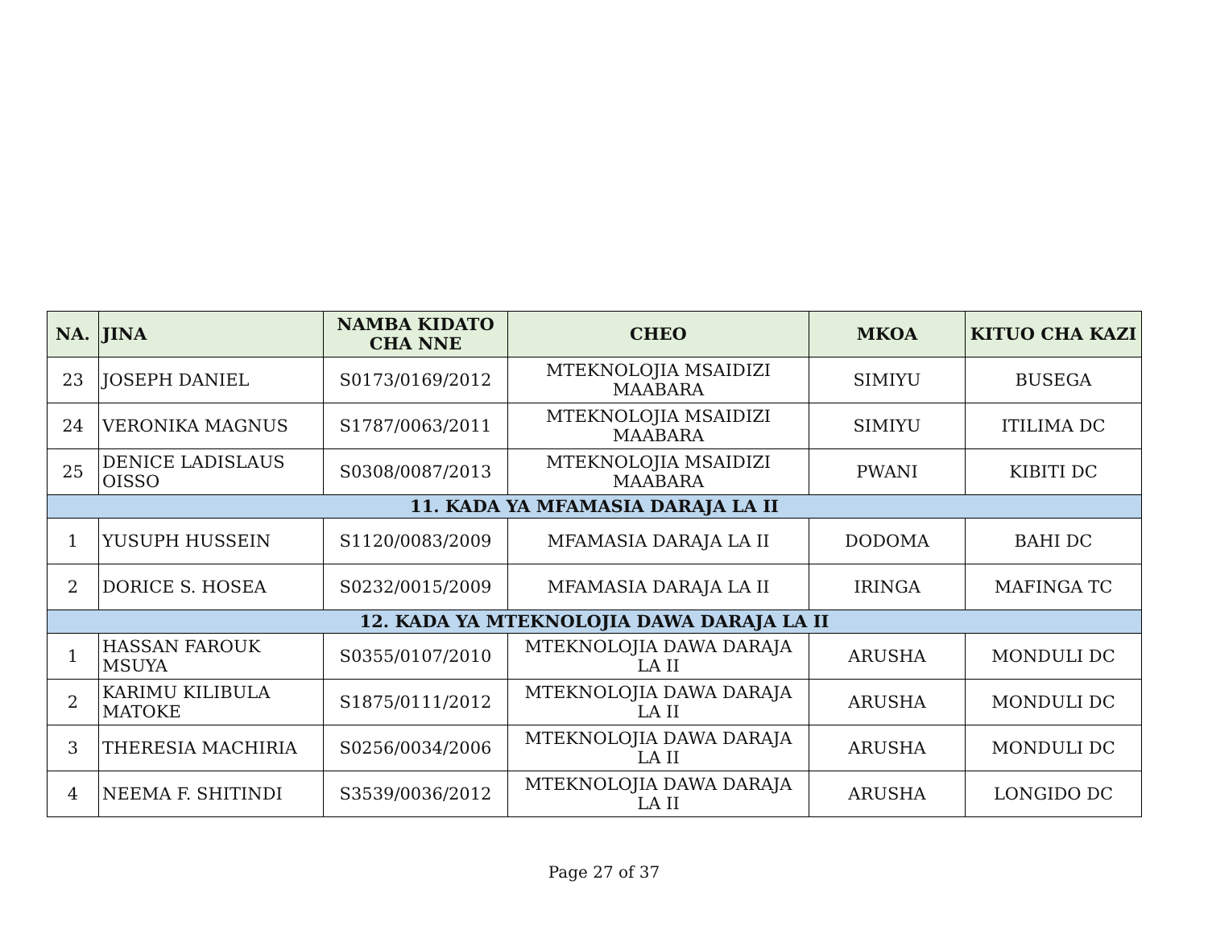| NA. | JINA | NAMBA KIDATO CHA NNE | CHEO | MKOA | KITUO CHA KAZI |
| --- | --- | --- | --- | --- | --- |
| 23 | JOSEPH DANIEL | S0173/0169/2012 | MTEKNOLOJIA MSAIDIZI MAABARA | SIMIYU | BUSEGA |
| 24 | VERONIKA MAGNUS | S1787/0063/2011 | MTEKNOLOJIA MSAIDIZI MAABARA | SIMIYU | ITILIMA DC |
| 25 | DENICE LADISLAUS OISSO | S0308/0087/2013 | MTEKNOLOJIA MSAIDIZI MAABARA | PWANI | KIBITI DC |
| 11. KADA YA MFAMASIA DARAJA LA II | | | | | |
| 1 | YUSUPH HUSSEIN | S1120/0083/2009 | MFAMASIA DARAJA LA II | DODOMA | BAHI DC |
| 2 | DORICE S. HOSEA | S0232/0015/2009 | MFAMASIA DARAJA LA II | IRINGA | MAFINGA TC |
| 12. KADA YA MTEKNOLOJIA DAWA DARAJA LA II | | | | | |
| 1 | HASSAN FAROUK MSUYA | S0355/0107/2010 | MTEKNOLOJIA DAWA DARAJA LA II | ARUSHA | MONDULI DC |
| 2 | KARIMU KILIBULA MATOKE | S1875/0111/2012 | MTEKNOLOJIA DAWA DARAJA LA II | ARUSHA | MONDULI DC |
| 3 | THERESIA MACHIRIA | S0256/0034/2006 | MTEKNOLOJIA DAWA DARAJA LA II | ARUSHA | MONDULI DC |
| 4 | NEEMA F. SHITINDI | S3539/0036/2012 | MTEKNOLOJIA DAWA DARAJA LA II | ARUSHA | LONGIDO DC |
Page 27 of 37